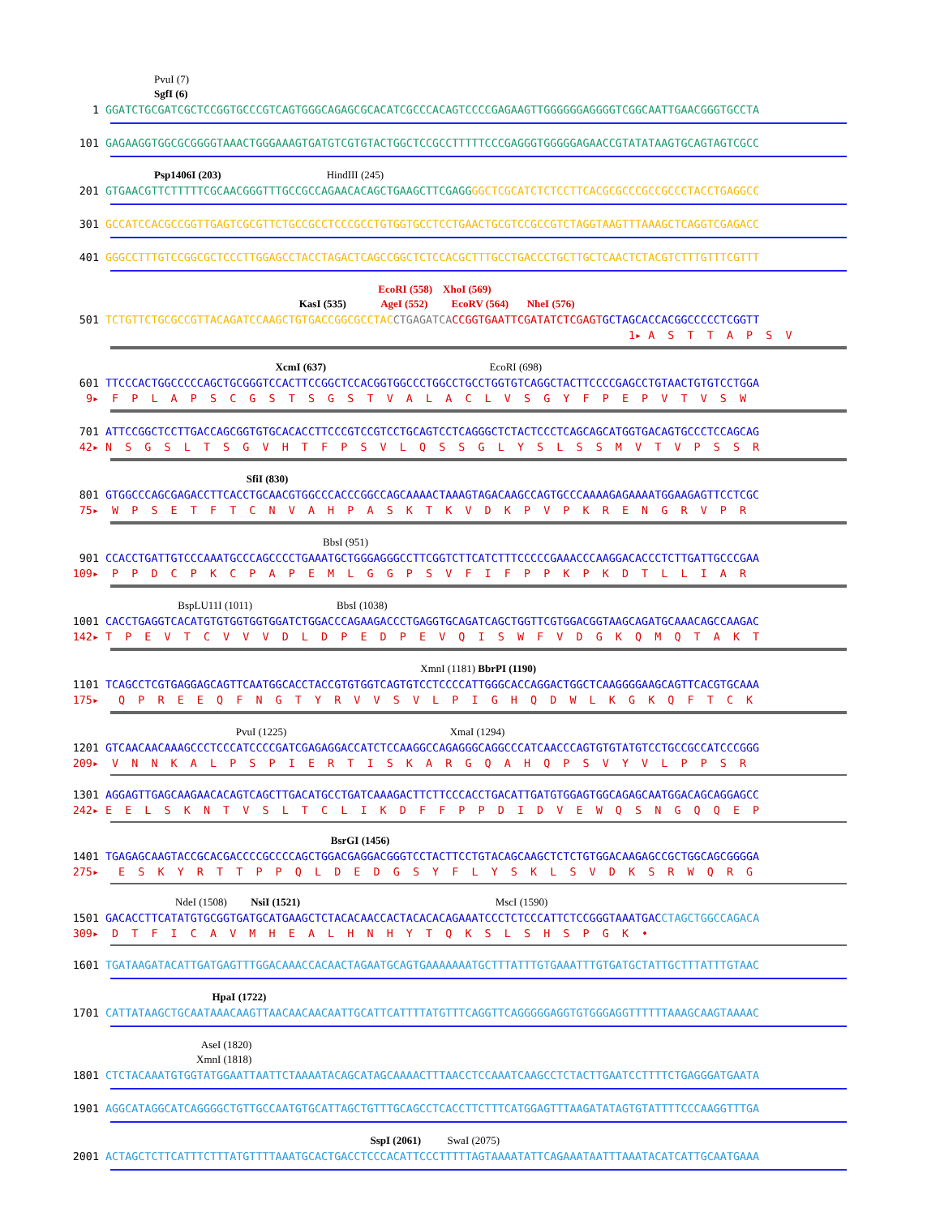PvuI (7)
SgfI (6)
1 GGATCTGCGATCGCTCCGGTGCCCGTCAGTGGGCAGAGCGCACATCGCCCACAGTCCCCGAGAAGTTGGGGGGAGGGGTCGGCAATTGAACGGGTGCCTA
101 GAGAAGGTGGCGCGGGGTAAACTGGGAAAGTGATGTCGTGTACTGGCTCCGCCTTTTTCCCGAGGGTGGGGGAGAACCGTATATAAGTGCAGTAGTCGCC
Psp1406I (203) HindIII (245)
201 GTGAACGTTCTTTTTCGCAACGGGTTTGCCGCCAGAACACAGCTGAAGCTTCGAGG GGCTCGCATCTCTCCTTCACGCGCCCGCCGCCCTACCTGAGGCC
301 GCCATCCACGCCGGTTGAGTCGCGTTCTGCCGCCTCCCGCCTGTGGTGCCTCCTGAACTGCGTCCGCCGTCTAGGTAAGTTTAAAGCTCAGGTCGAGACC
401 GGGCCTTTGTCCGGCGCTCCCTTGGAGCCTACCTAGACTCAGCCGGCTCTCCACGCTTTGCCTGACCCTGCTTGCTCAACTCTACGTCTTTGTTTCGTTT
EcoRI (558) XhoI (569)
KasI (535) AgeI (552) EcoRV (564) NheI (576)
501 TCTGTTCTGCGCCGTTACAGATCCAAGCTGTGACCGGCGCCTAC CTGAGATCA CCGGTGAATTCGATATCTCGAGT GCTAGCACCACGGCCCCCTCGGTT
1▸ A S T T A P S V
XcmI (637) EcoRI (698)
601 TTCCCACTGGCCCCCAGCTGCGGGTCCACTTCCGGCTCCACGGTGGCCCTGGCCTGCCTGGTGTCAGGCTACTTCCCCGAGCCTGTAACTGTGTCCTGGA
9▸ F P L A P S C G S T S G S T V A L A C L V S G Y F P E P V T V S W
701 ATTCCGGCTCCTTGACCAGCGGTGTGCACACCTTCCCGTCCGTCCTGCAGTCCTCAGGGCTCTACTCCCTCAGCAGCATGGTGACAGTGCCCTCCAGCAG
42▸ N S G S L T S G V H T F P S V L Q S S G L Y S L S S M V T V P S S R
SfiI (830)
801 GTGGCCCAGCGAGACCTTCACCTGCAACGTGGCCCACCCGGCCAGCAAAACTAAAGTAGACAAGCCAGTGCCCAAAAGAGAAAATGGAAGAGTTCCTCGC
75▸ W P S E T F T C N V A H P A S K T K V D K P V P K R E N G R V P R
BbsI (951)
901 CCACCTGATTGTCCCAAATGCCCAGCCCCTGAAATGCTGGGAGGGCCTTCGGTCTTCATCTTTCCCCCGAAACCCAAGGACACCCTCTTGATTGCCCGAA
109▸ P P D C P K C P A P E M L G G P S V F I F P P K P K D T L L I A R
BspLU11I (1011) BbsI (1038)
1001 CACCTGAGGTCACATGTGTGGTGGTGGATCTGGACCCAGAAGACCCTGAGGTGCAGATCAGCTGGTTCGTGGACGGTAAGCAGATGCAAACAGCCAAGAC
142▸ T P E V T C V V V D L D P E D P E V Q I S W F V D G K Q M Q T A K T
XmnI (1181) BbrPI (1190)
1101 TCAGCCTCGTGAGGAGCAGTTCAATGGCACCTACCGTGTGGTCAGTGTCCTCCCCATTGGGCACCAGGACTGGCTCAAGGGGAAGCAGTTCACGTGCAAA
175▸ Q P R E E Q F N G T Y R V V S V L P I G H Q D W L K G K Q F T C K
PvuI (1225) XmaI (1294)
1201 GTCAACAACAAAGCCCTCCCATCCCCGATCGAGAGGACCATCTCCAAGGCCAGAGGGCAGGCCCATCAACCCAGTGTGTATGTCCTGCCGCCATCCCGGG
209▸ V N N K A L P S P I E R T I S K A R G Q A H Q P S V Y V L P P S R
1301 AGGAGTTGAGCAAGAACACAGTCAGCTTGACATGCCTGATCAAAGACTTCTTCCCACCTGACATTGATGTGGAGTGGCAGAGCAATGGACAGCAGGAGCC
242▸ E E L S K N T V S L T C L I K D F F P P D I D V E W Q S N G Q Q E P
BsrGI (1456)
1401 TGAGAGCAAGTACCGCACGACCCCGCCCCAGCTGGACGAGGACGGGTCCTACTTCCTGTACAGCAAGCTCTCTGTGGACAAGAGCCGCTGGCAGCGGGGA
275▸ E S K Y R T T P P Q L D E D G S Y F L Y S K L S V D K S R W Q R G
NdeI (1508) NsiI (1521) MscI (1590)
1501 GACACCTTCATATGTGCGGTGATGCATGAAGCTCTACACAACCACTACACACAGAAATCCCTCTCCCATTCTCCGGGTAAATGAC CTAGCTGGCCAGACA
309▸ D T F I C A V M H E A L H N H Y T Q K S L S H S P G K •
1601 TGATAAGATACATTGATGAGTTTGGACAAACCACAACTAGAATGCAGTGAAAAAAATGCTTTATTTGTGAAATTTGTGATGCTATTGCTTTATTTGTAAC
HpaI (1722)
1701 CATTATAAGCTGCAATAAACAAGTTAACAACAACAATTGCATTCATTTTATGTTTCAGGTTCAGGGGGAGGTGTGGGAGGTTTTTTAAAGCAAGTAAAAC
AseI (1820)
XmnI (1818)
1801 CTCTACAAATGTGGTATGGAATTAATTCTAAAATACAGCATAGCAAAACTTTAACCTCCAAATCAAGCCTCTACTTGAATCCTTTTCTGAGGGATGAATA
1901 AGGCATAGGCATCAGGGGCTGTTGCCAATGTGCATTAGCTGTTTGCAGCCTCACCTTCTTTCATGGAGTTTAAGATATAGTGTATTTTCCCAAGGTTTGA
SspI (2061) SwaI (2075)
2001 ACTAGCTCTTCATTTCTTTATGTTTTAAATGCACTGACCTCCCACATTCCCTTTTTAGTAAAATATTCAGAAATAATTTAAATACATCATTGCAATGAAA